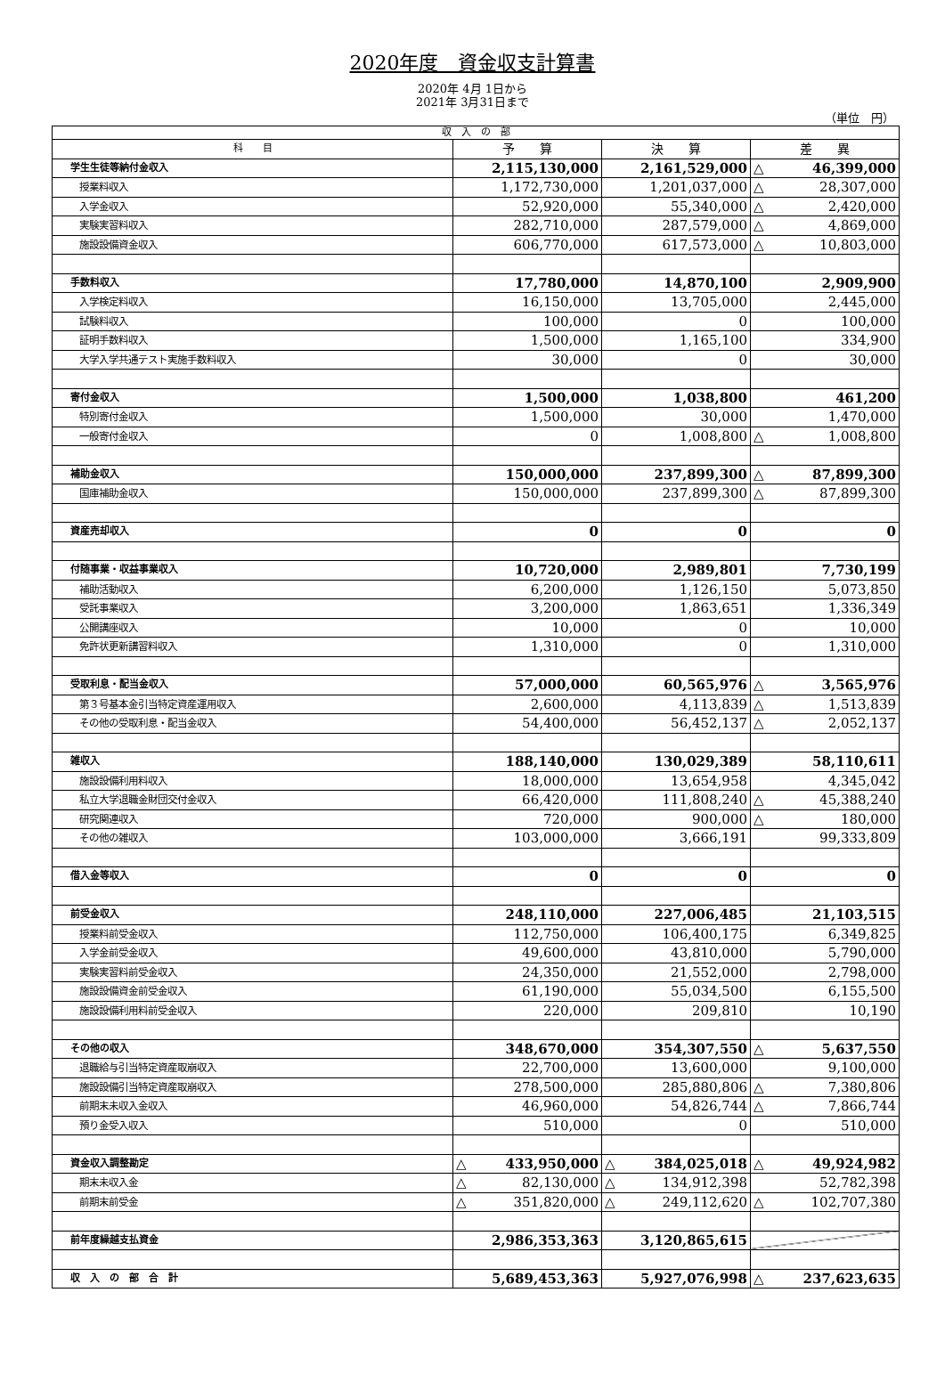2020年度　資金収支計算書
2020年 4月 1日から
2021年 3月31日まで
（単位　円）
| 収 入 の 部 | | | |
| --- | --- | --- | --- |
| 科 目 | 予 算 | 決 算 | 差 異 |
| 学生生徒等納付金収入 | 2,115,130,000 | 2,161,529,000 | △ 46,399,000 |
| 授業料収入 | 1,172,730,000 | 1,201,037,000 | △ 28,307,000 |
| 入学金収入 | 52,920,000 | 55,340,000 | △ 2,420,000 |
| 実験実習料収入 | 282,710,000 | 287,579,000 | △ 4,869,000 |
| 施設設備資金収入 | 606,770,000 | 617,573,000 | △ 10,803,000 |
| 手数料収入 | 17,780,000 | 14,870,100 | 2,909,900 |
| 入学検定料収入 | 16,150,000 | 13,705,000 | 2,445,000 |
| 試験料収入 | 100,000 | 0 | 100,000 |
| 証明手数料収入 | 1,500,000 | 1,165,100 | 334,900 |
| 大学入学共通テスト実施手数料収入 | 30,000 | 0 | 30,000 |
| 寄付金収入 | 1,500,000 | 1,038,800 | 461,200 |
| 特別寄付金収入 | 1,500,000 | 30,000 | 1,470,000 |
| 一般寄付金収入 | 0 | 1,008,800 | △ 1,008,800 |
| 補助金収入 | 150,000,000 | 237,899,300 | △ 87,899,300 |
| 国庫補助金収入 | 150,000,000 | 237,899,300 | △ 87,899,300 |
| 資産売却収入 | 0 | 0 | 0 |
| 付随事業・収益事業収入 | 10,720,000 | 2,989,801 | 7,730,199 |
| 補助活動収入 | 6,200,000 | 1,126,150 | 5,073,850 |
| 受託事業収入 | 3,200,000 | 1,863,651 | 1,336,349 |
| 公開講座収入 | 10,000 | 0 | 10,000 |
| 免許状更新講習料収入 | 1,310,000 | 0 | 1,310,000 |
| 受取利息・配当金収入 | 57,000,000 | 60,565,976 | △ 3,565,976 |
| 第３号基本金引当特定資産運用収入 | 2,600,000 | 4,113,839 | △ 1,513,839 |
| その他の受取利息・配当金収入 | 54,400,000 | 56,452,137 | △ 2,052,137 |
| 雑収入 | 188,140,000 | 130,029,389 | 58,110,611 |
| 施設設備利用料収入 | 18,000,000 | 13,654,958 | 4,345,042 |
| 私立大学退職金財団交付金収入 | 66,420,000 | 111,808,240 | △ 45,388,240 |
| 研究関連収入 | 720,000 | 900,000 | △ 180,000 |
| その他の雑収入 | 103,000,000 | 3,666,191 | 99,333,809 |
| 借入金等収入 | 0 | 0 | 0 |
| 前受金収入 | 248,110,000 | 227,006,485 | 21,103,515 |
| 授業料前受金収入 | 112,750,000 | 106,400,175 | 6,349,825 |
| 入学金前受金収入 | 49,600,000 | 43,810,000 | 5,790,000 |
| 実験実習料前受金収入 | 24,350,000 | 21,552,000 | 2,798,000 |
| 施設設備資金前受金収入 | 61,190,000 | 55,034,500 | 6,155,500 |
| 施設設備利用料前受金収入 | 220,000 | 209,810 | 10,190 |
| その他の収入 | 348,670,000 | 354,307,550 | △ 5,637,550 |
| 退職給与引当特定資産取崩収入 | 22,700,000 | 13,600,000 | 9,100,000 |
| 施設設備引当特定資産取崩収入 | 278,500,000 | 285,880,806 | △ 7,380,806 |
| 前期末未収入金収入 | 46,960,000 | 54,826,744 | △ 7,866,744 |
| 預り金受入収入 | 510,000 | 0 | 510,000 |
| 資金収入調整勘定 | △ 433,950,000 | △ 384,025,018 | △ 49,924,982 |
| 期末未収入金 | △ 82,130,000 | △ 134,912,398 | 52,782,398 |
| 前期末前受金 | △ 351,820,000 | △ 249,112,620 | △ 102,707,380 |
| 前年度繰越支払資金 | 2,986,353,363 | 3,120,865,615 | |
| 収 入 の 部 合 計 | 5,689,453,363 | 5,927,076,998 | △ 237,623,635 |